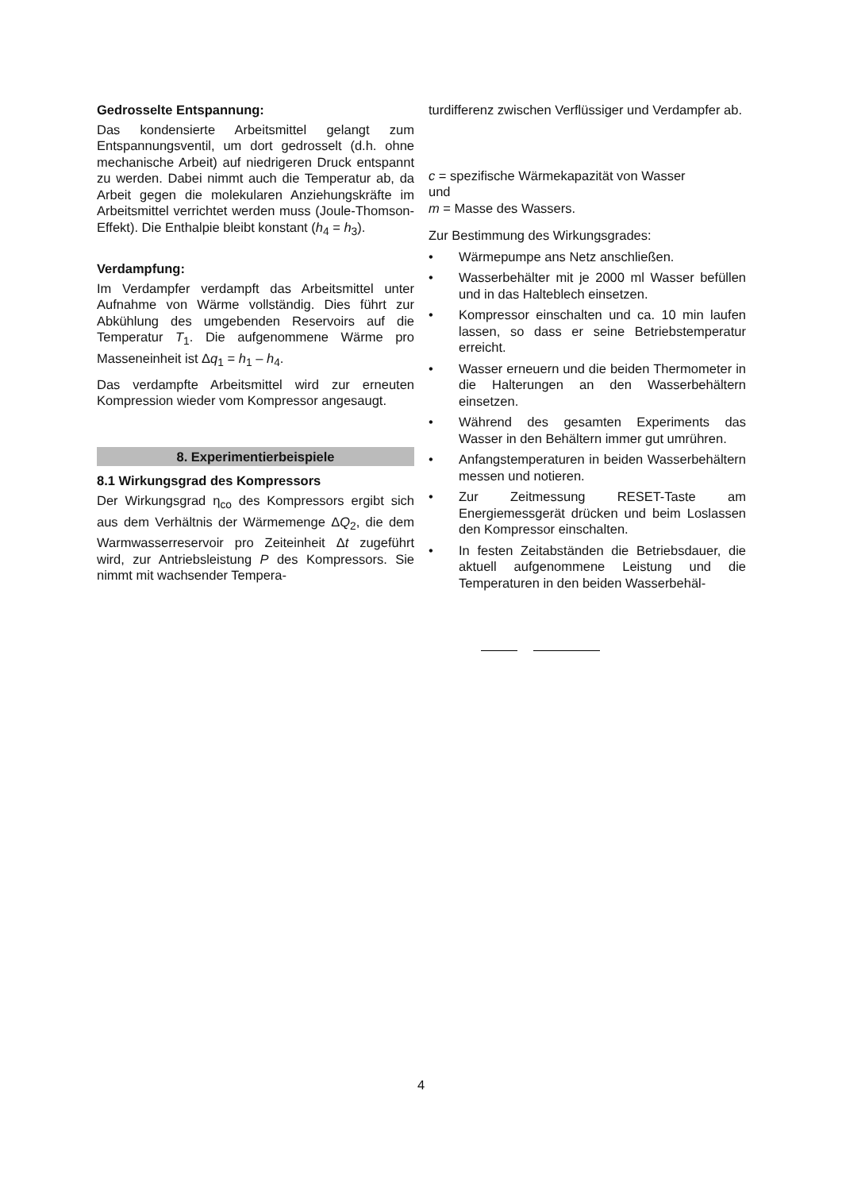Gedrosselte Entspannung:
Das kondensierte Arbeitsmittel gelangt zum Entspannungsventil, um dort gedrosselt (d.h. ohne mechanische Arbeit) auf niedrigeren Druck entspannt zu werden. Dabei nimmt auch die Temperatur ab, da Arbeit gegen die molekularen Anziehungskräfte im Arbeitsmittel verrichtet werden muss (Joule-Thomson-Effekt). Die Enthalpie bleibt konstant (h<sub>4</sub> = h<sub>3</sub>).
Verdampfung:
Im Verdampfer verdampft das Arbeitsmittel unter Aufnahme von Wärme vollständig. Dies führt zur Abkühlung des umgebenden Reservoirs auf die Temperatur T<sub>1</sub>. Die aufgenommene Wärme pro Masseneinheit ist Δq<sub>1</sub> = h<sub>1</sub> – h<sub>4</sub>.
Das verdampfte Arbeitsmittel wird zur erneuten Kompression wieder vom Kompressor angesaugt.
8. Experimentierbeispiele
8.1 Wirkungsgrad des Kompressors
Der Wirkungsgrad η<sub>co</sub> des Kompressors ergibt sich aus dem Verhältnis der Wärmemenge ΔQ<sub>2</sub>, die dem Warmwasserreservoir pro Zeiteinheit Δt zugeführt wird, zur Antriebsleistung P des Kompressors. Sie nimmt mit wachsender Tempera-
turdifferenz zwischen Verflüssiger und Verdampfer ab.
c = spezifische Wärmekapazität von Wasser
und
m = Masse des Wassers.
Zur Bestimmung des Wirkungsgrades:
• Wärmepumpe ans Netz anschließen.
• Wasserbehälter mit je 2000 ml Wasser befüllen und in das Halteblech einsetzen.
• Kompressor einschalten und ca. 10 min laufen lassen, so dass er seine Betriebstemperatur erreicht.
• Wasser erneuern und die beiden Thermometer in die Halterungen an den Wasserbehältern einsetzen.
• Während des gesamten Experiments das Wasser in den Behältern immer gut umrühren.
• Anfangstemperaturen in beiden Wasserbehältern messen und notieren.
• Zur Zeitmessung RESET-Taste am Energiemessgerät drücken und beim Loslassen den Kompressor einschalten.
• In festen Zeitabständen die Betriebsdauer, die aktuell aufgenommene Leistung und die Temperaturen in den beiden Wasserbehäl-
4